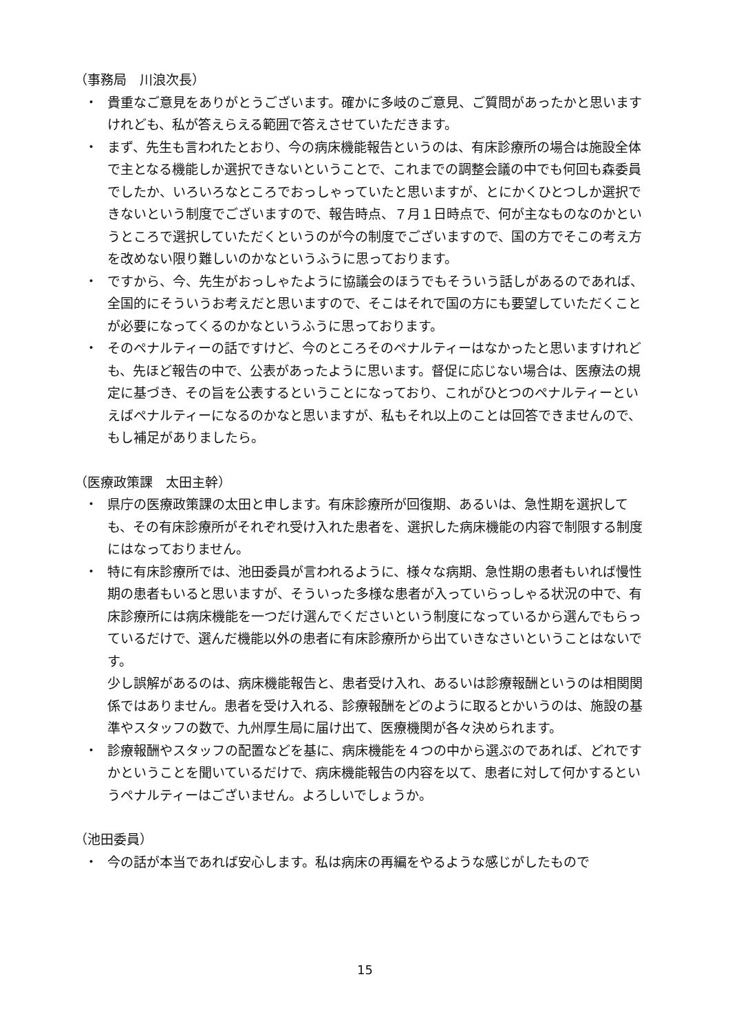（事務局　川浪次長）
・ 貴重なご意見をありがとうございます。確かに多岐のご意見、ご質問があったかと思いますけれども、私が答えらえる範囲で答えさせていただきます。
・ まず、先生も言われたとおり、今の病床機能報告というのは、有床診療所の場合は施設全体で主となる機能しか選択できないということで、これまでの調整会議の中でも何回も森委員でしたか、いろいろなところでおっしゃっていたと思いますが、とにかくひとつしか選択できないという制度でございますので、報告時点、７月１日時点で、何が主なものなのかというところで選択していただくというのが今の制度でございますので、国の方でそこの考え方を改めない限り難しいのかなというふうに思っております。
・ ですから、今、先生がおっしゃたように協議会のほうでもそういう話しがあるのであれば、全国的にそういうお考えだと思いますので、そこはそれで国の方にも要望していただくことが必要になってくるのかなというふうに思っております。
・ そのペナルティーの話ですけど、今のところそのペナルティーはなかったと思いますけれども、先ほど報告の中で、公表があったように思います。督促に応じない場合は、医療法の規定に基づき、その旨を公表するということになっており、これがひとつのペナルティーといえばペナルティーになるのかなと思いますが、私もそれ以上のことは回答できませんので、もし補足がありましたら。
（医療政策課　太田主幹）
・ 県庁の医療政策課の太田と申します。有床診療所が回復期、あるいは、急性期を選択しても、その有床診療所がそれぞれ受け入れた患者を、選択した病床機能の内容で制限する制度にはなっておりません。
・ 特に有床診療所では、池田委員が言われるように、様々な病期、急性期の患者もいれば慢性期の患者もいると思いますが、そういった多様な患者が入っていらっしゃる状況の中で、有床診療所には病床機能を一つだけ選んでくださいという制度になっているから選んでもらっているだけで、選んだ機能以外の患者に有床診療所から出ていきなさいということはないです。
少し誤解があるのは、病床機能報告と、患者受け入れ、あるいは診療報酬というのは相関関係ではありません。患者を受け入れる、診療報酬をどのように取るとかいうのは、施設の基準やスタッフの数で、九州厚生局に届け出て、医療機関が各々決められます。
・ 診療報酬やスタッフの配置などを基に、病床機能を４つの中から選ぶのであれば、どれですかということを聞いているだけで、病床機能報告の内容を以て、患者に対して何かするというペナルティーはございません。よろしいでしょうか。
（池田委員）
・ 今の話が本当であれば安心します。私は病床の再編をやるような感じがしたもので
15